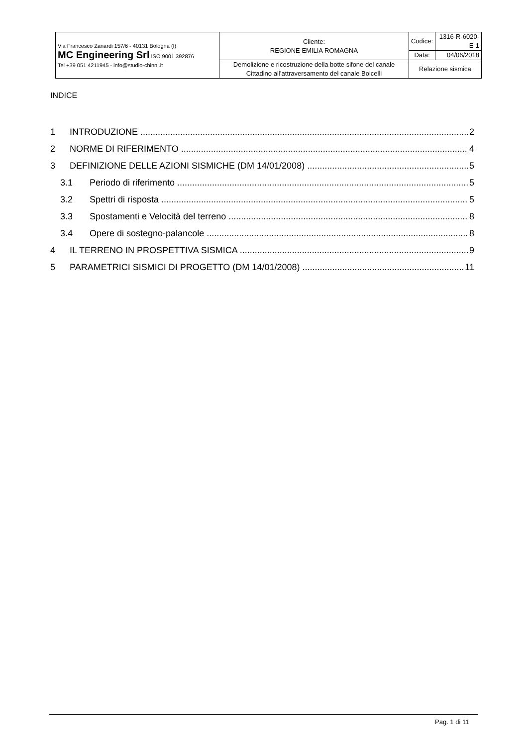| Via Francesco Zanardi 157/6 - 40131 Bologna (I) MC Engineering Srl ISO 9001 392876 Tel +39 051 4211945 - info@studio-chinni.it | Cliente: REGIONE EMILIA ROMAGNA | Codice: | 1316-R-6020-E-1 |
| | | Data: | 04/06/2018 |
| | Demolizione e ricostruzione della botte sifone del canale Cittadino all’attraversamento del canale Boicelli | Relazione sismica | |
INDICE
1 INTRODUZIONE 2
2 NORME DI RIFERIMENTO 4
3 DEFINIZIONE DELLE AZIONI SISMICHE (DM 14/01/2008) 5
3.1 Periodo di riferimento 5
3.2 Spettri di risposta 5
3.3 Spostamenti e Velocità del terreno 8
3.4 Opere di sostegno-palancole 8
4 IL TERRENO IN PROSPETTIVA SISMICA 9
5 PARAMETRICI SISMICI DI PROGETTO (DM 14/01/2008) 11
Pag. 1 di 11